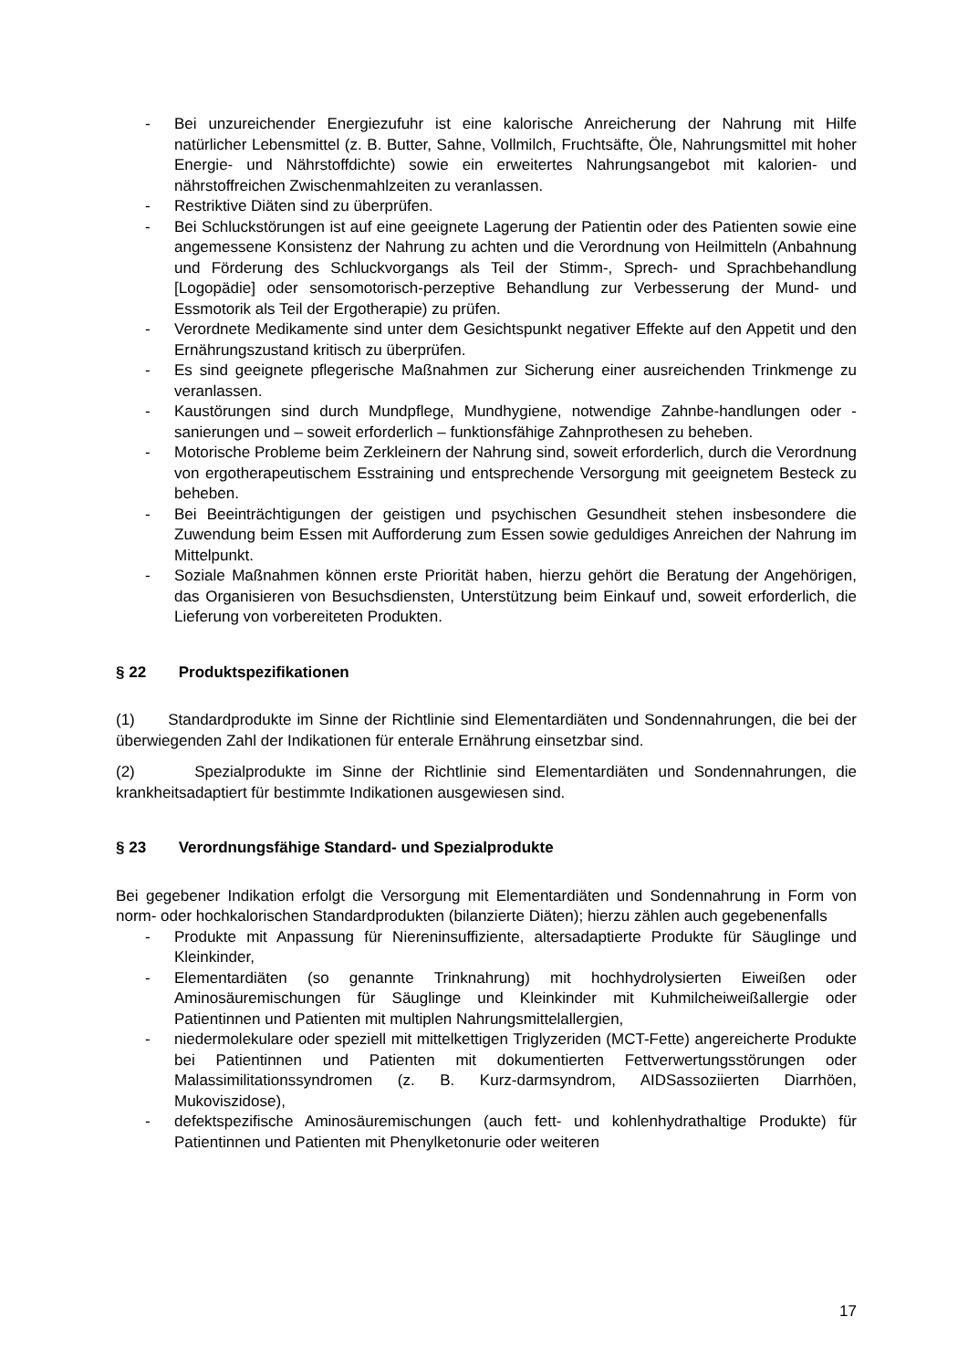- Bei unzureichender Energiezufuhr ist eine kalorische Anreicherung der Nahrung mit Hilfe natürlicher Lebensmittel (z. B. Butter, Sahne, Vollmilch, Fruchtsäfte, Öle, Nahrungsmittel mit hoher Energie- und Nährstoffdichte) sowie ein erweitertes Nahrungsangebot mit kalorien- und nährstoffreichen Zwischenmahlzeiten zu veranlassen.
- Restriktive Diäten sind zu überprüfen.
- Bei Schluckstörungen ist auf eine geeignete Lagerung der Patientin oder des Patienten sowie eine angemessene Konsistenz der Nahrung zu achten und die Verordnung von Heilmitteln (Anbahnung und Förderung des Schluckvorgangs als Teil der Stimm-, Sprech- und Sprachbehandlung [Logopädie] oder sensomotorisch-perzeptive Behandlung zur Verbesserung der Mund- und Essmotorik als Teil der Ergotherapie) zu prüfen.
- Verordnete Medikamente sind unter dem Gesichtspunkt negativer Effekte auf den Appetit und den Ernährungszustand kritisch zu überprüfen.
- Es sind geeignete pflegerische Maßnahmen zur Sicherung einer ausreichenden Trinkmenge zu veranlassen.
- Kaustörungen sind durch Mundpflege, Mundhygiene, notwendige Zahnbe-handlungen oder -sanierungen und – soweit erforderlich – funktionsfähige Zahnprothesen zu beheben.
- Motorische Probleme beim Zerkleinern der Nahrung sind, soweit erforderlich, durch die Verordnung von ergotherapeutischem Esstraining und entsprechende Versorgung mit geeignetem Besteck zu beheben.
- Bei Beeinträchtigungen der geistigen und psychischen Gesundheit stehen insbesondere die Zuwendung beim Essen mit Aufforderung zum Essen sowie geduldiges Anreichen der Nahrung im Mittelpunkt.
- Soziale Maßnahmen können erste Priorität haben, hierzu gehört die Beratung der Angehörigen, das Organisieren von Besuchsdiensten, Unterstützung beim Einkauf und, soweit erforderlich, die Lieferung von vorbereiteten Produkten.
§ 22 Produktspezifikationen
(1) Standardprodukte im Sinne der Richtlinie sind Elementardiäten und Sondennahrungen, die bei der überwiegenden Zahl der Indikationen für enterale Ernährung einsetzbar sind.
(2) Spezialprodukte im Sinne der Richtlinie sind Elementardiäten und Sondennahrungen, die krankheitsadaptiert für bestimmte Indikationen ausgewiesen sind.
§ 23 Verordnungsfähige Standard- und Spezialprodukte
Bei gegebener Indikation erfolgt die Versorgung mit Elementardiäten und Sondennahrung in Form von norm- oder hochkalorischen Standardprodukten (bilanzierte Diäten); hierzu zählen auch gegebenenfalls
- Produkte mit Anpassung für Niereninsuffiziente, altersadaptierte Produkte für Säuglinge und Kleinkinder,
- Elementardiäten (so genannte Trinknahrung) mit hochhydrolysierten Eiweißen oder Aminosäuremischungen für Säuglinge und Kleinkinder mit Kuhmilcheiweißallergie oder Patientinnen und Patienten mit multiplen Nahrungsmittelallergien,
- niedermolekulare oder speziell mit mittelkettigen Triglyzeriden (MCT-Fette) angereicherte Produkte bei Patientinnen und Patienten mit dokumentierten Fettverwertungsstörungen oder Malassimilitationssyndromen (z. B. Kurz-darmsyndrom, AIDSassoziierten Diarrhöen, Mukoviszidose),
- defektspezifische Aminosäuremischungen (auch fett- und kohlenhydrathaltige Produkte) für Patientinnen und Patienten mit Phenylketonurie oder weiteren
17